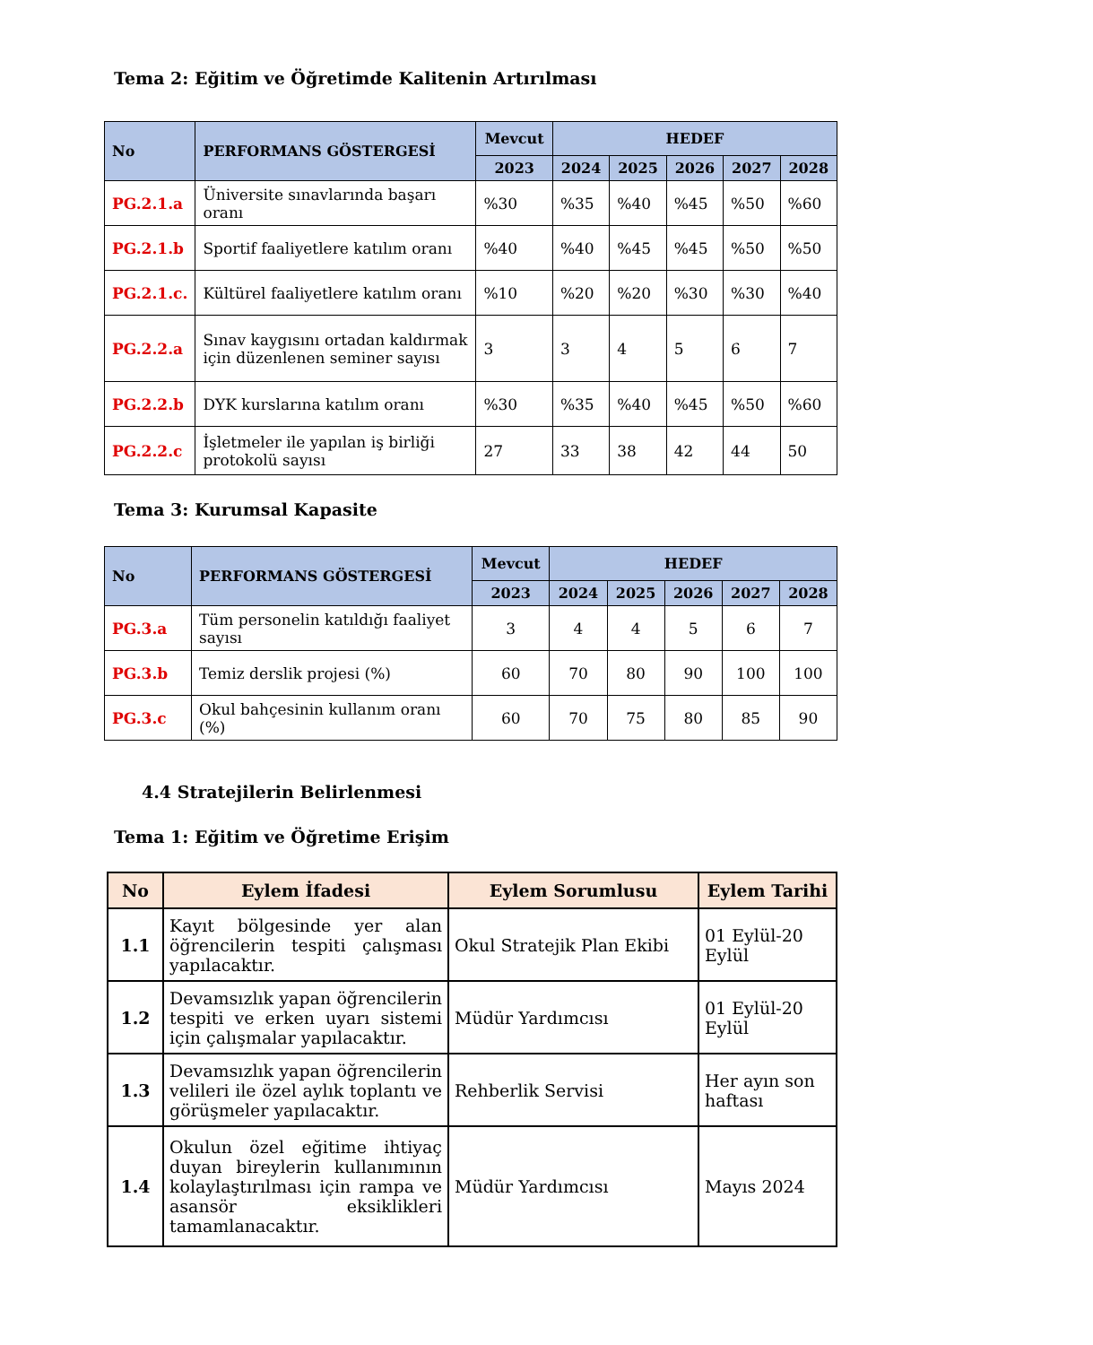Tema 2: Eğitim ve Öğretimde Kalitenin Artırılması
| No | PERFORMANS GÖSTERGESİ | Mevcut | HEDEF | | | | |
| --- | --- | --- | --- | --- | --- | --- | --- |
| | | 2023 | 2024 | 2025 | 2026 | 2027 | 2028 |
| PG.2.1.a | Üniversite sınavlarında başarı oranı | %30 | %35 | %40 | %45 | %50 | %60 |
| PG.2.1.b | Sportif faaliyetlere katılım oranı | %40 | %40 | %45 | %45 | %50 | %50 |
| PG.2.1.c. | Kültürel faaliyetlere katılım oranı | %10 | %20 | %20 | %30 | %30 | %40 |
| PG.2.2.a | Sınav kaygısını ortadan kaldırmak için düzenlenen seminer sayısı | 3 | 3 | 4 | 5 | 6 | 7 |
| PG.2.2.b | DYK kurslarına katılım oranı | %30 | %35 | %40 | %45 | %50 | %60 |
| PG.2.2.c | İşletmeler ile yapılan iş birliği protokolü sayısı | 27 | 33 | 38 | 42 | 44 | 50 |
Tema 3: Kurumsal Kapasite
| No | PERFORMANS GÖSTERGESİ | Mevcut | HEDEF | | | | |
| --- | --- | --- | --- | --- | --- | --- | --- |
| | | 2023 | 2024 | 2025 | 2026 | 2027 | 2028 |
| PG.3.a | Tüm personelin katıldığı faaliyet sayısı | 3 | 4 | 4 | 5 | 6 | 7 |
| PG.3.b | Temiz derslik projesi (%) | 60 | 70 | 80 | 90 | 100 | 100 |
| PG.3.c | Okul bahçesinin kullanım oranı (%) | 60 | 70 | 75 | 80 | 85 | 90 |
4.4 Stratejilerin Belirlenmesi
Tema 1: Eğitim ve Öğretime Erişim
| No | Eylem İfadesi | Eylem Sorumlusu | Eylem Tarihi |
| --- | --- | --- | --- |
| 1.1 | Kayıt bölgesinde yer alan öğrencilerin tespiti çalışması yapılacaktır. | Okul Stratejik Plan Ekibi | 01 Eylül-20 Eylül |
| 1.2 | Devamsızlık yapan öğrencilerin tespiti ve erken uyarı sistemi için çalışmalar yapılacaktır. | Müdür Yardımcısı | 01 Eylül-20 Eylül |
| 1.3 | Devamsızlık yapan öğrencilerin velileri ile özel aylık toplantı ve görüşmeler yapılacaktır. | Rehberlik Servisi | Her ayın son haftası |
| 1.4 | Okulun özel eğitime ihtiyaç duyan bireylerin kullanımının kolaylaştırılması için rampa ve asansör eksiklikleri tamamlanacaktır. | Müdür Yardımcısı | Mayıs 2024 |